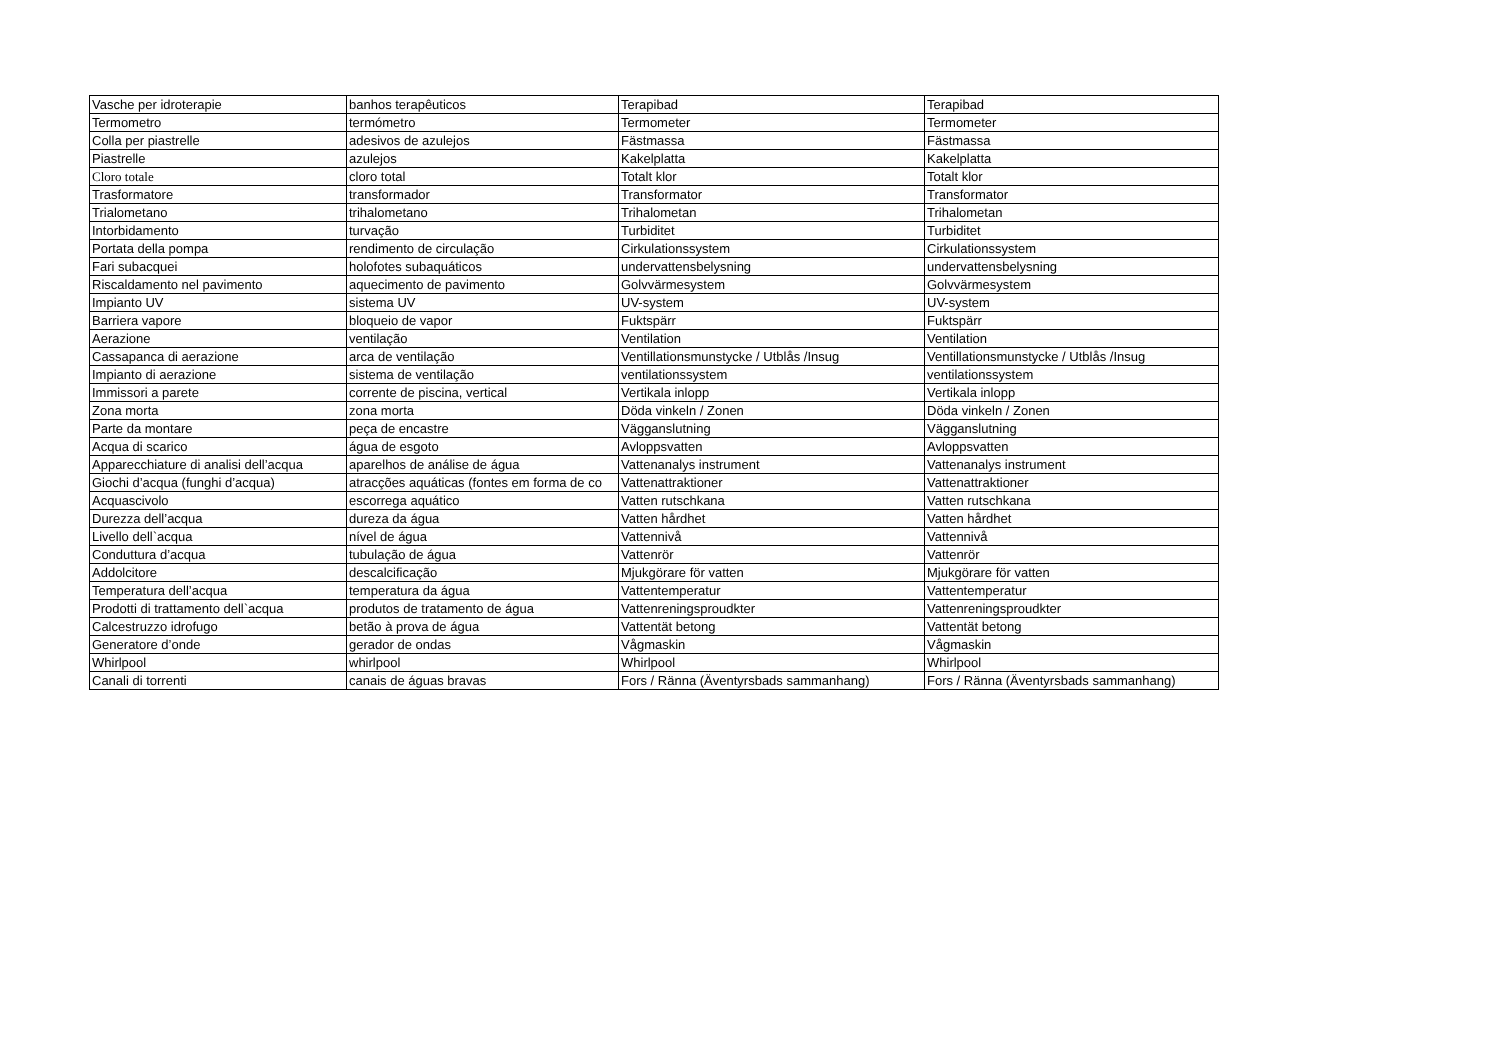| Vasche per idroterapie | banhos terapêuticos | Terapibad | Terapibad |
| Termometro | termómetro | Termometer | Termometer |
| Colla per piastrelle | adesivos de azulejos | Fästmassa | Fästmassa |
| Piastrelle | azulejos | Kakelplatta | Kakelplatta |
| Cloro totale | cloro total | Totalt klor | Totalt klor |
| Trasformatore | transformador | Transformator | Transformator |
| Trialometano | trihalometano | Trihalometan | Trihalometan |
| Intorbidamento | turvação | Turbiditet | Turbiditet |
| Portata della pompa | rendimento de circulação | Cirkulationssystem | Cirkulationssystem |
| Fari subacquei | holofotes subaquáticos | undervattensbelysning | undervattensbelysning |
| Riscaldamento nel pavimento | aquecimento de pavimento | Golvvärmesystem | Golvvärmesystem |
| Impianto UV | sistema UV | UV-system | UV-system |
| Barriera vapore | bloqueio de vapor | Fuktspärr | Fuktspärr |
| Aerazione | ventilação | Ventilation | Ventilation |
| Cassapanca di aerazione | arca de ventilação | Ventillationsmunstycke / Utblås /Insug | Ventillationsmunstycke / Utblås /Insug |
| Impianto di aerazione | sistema de ventilação | ventilationssystem | ventilationssystem |
| Immissori a parete | corrente de piscina, vertical | Vertikala inlopp | Vertikala inlopp |
| Zona morta | zona morta | Döda vinkeln / Zonen | Döda vinkeln / Zonen |
| Parte da montare | peça de encastre | Vägganslutning | Vägganslutning |
| Acqua di scarico | água de esgoto | Avloppsvatten | Avloppsvatten |
| Apparecchiature di analisi dell’acqua | aparelhos de análise de água | Vattenanalys instrument | Vattenanalys instrument |
| Giochi d’acqua (funghi d’acqua) | atracções aquáticas (fontes em forma de co | Vattenattraktioner | Vattenattraktioner |
| Acquascivolo | escorrega aquático | Vatten rutschkana | Vatten rutschkana |
| Durezza dell’acqua | dureza da água | Vatten hårdhet | Vatten hårdhet |
| Livello dell`acqua | nível de água | Vattennivå | Vattennivå |
| Conduttura d’acqua | tubulação de água | Vattenrör | Vattenrör |
| Addolcitore | descalcificação | Mjukgörare för vatten | Mjukgörare för vatten |
| Temperatura dell’acqua | temperatura da água | Vattentemperatur | Vattentemperatur |
| Prodotti di trattamento dell`acqua | produtos de tratamento de água | Vattenreningsproudkter | Vattenreningsproudkter |
| Calcestruzzo idrofugo | betão à prova de água | Vattentät betong | Vattentät betong |
| Generatore d’onde | gerador de ondas | Vågmaskin | Vågmaskin |
| Whirlpool | whirlpool | Whirlpool | Whirlpool |
| Canali di torrenti | canais de águas bravas | Fors / Ränna (Äventyrsbads sammanhang) | Fors / Ränna (Äventyrsbads sammanhang) |